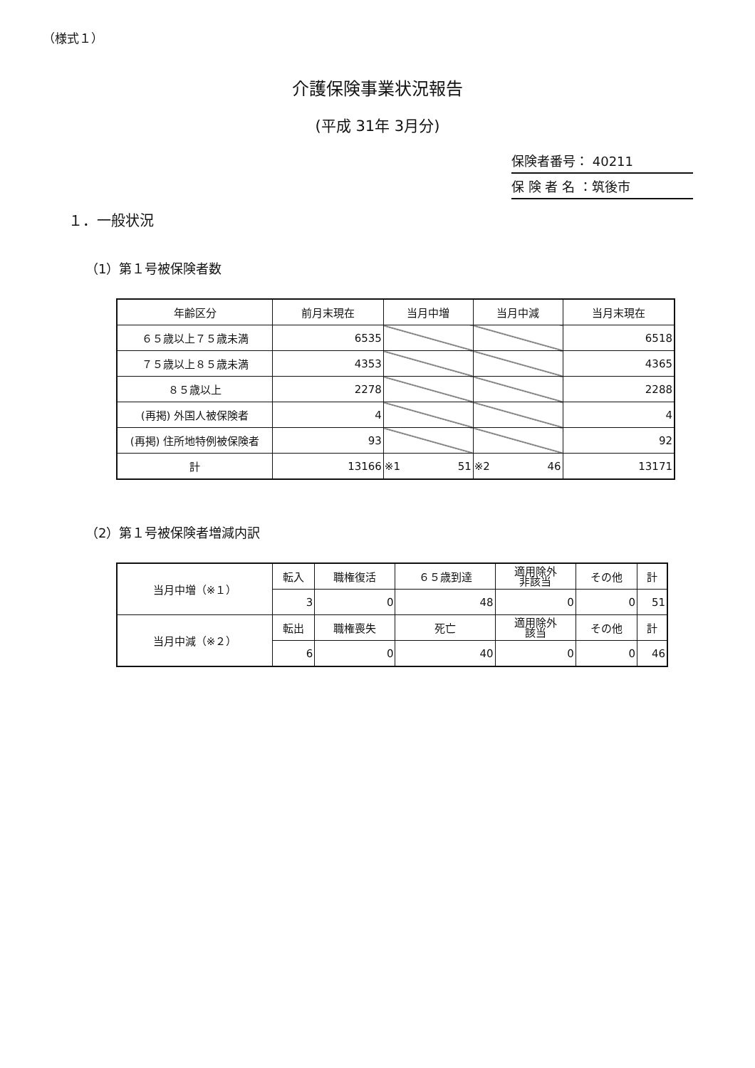（様式１）
介護保険事業状況報告
(平成 31年 3月分)
保険者番号： 40211
保 険 者 名 ：筑後市
１．一般状況
（1）第１号被保険者数
| 年齢区分 | 前月末現在 | 当月中増 | 当月中減 | 当月末現在 |
| --- | --- | --- | --- | --- |
| ６５歳以上７５歳未満 | 6535 | | | 6518 |
| ７５歳以上８５歳未満 | 4353 | | | 4365 |
| ８５歳以上 | 2278 | | | 2288 |
| (再掲) 外国人被保険者 | 4 | | | 4 |
| (再掲) 住所地特例被保険者 | 93 | | | 92 |
| 計 | 13166 | ※1 51 | ※2 46 | 13171 |
（2）第１号被保険者増減内訳
| 当月中増（※１） | 転入 | 職権復活 | ６５歳到達 | 適用除外 非該当 | その他 | 計 |
| | 3 | 0 | 48 | 0 | 0 | 51 |
| 当月中減（※２） | 転出 | 職権喪失 | 死亡 | 適用除外 該当 | その他 | 計 |
| | 6 | 0 | 40 | 0 | 0 | 46 |